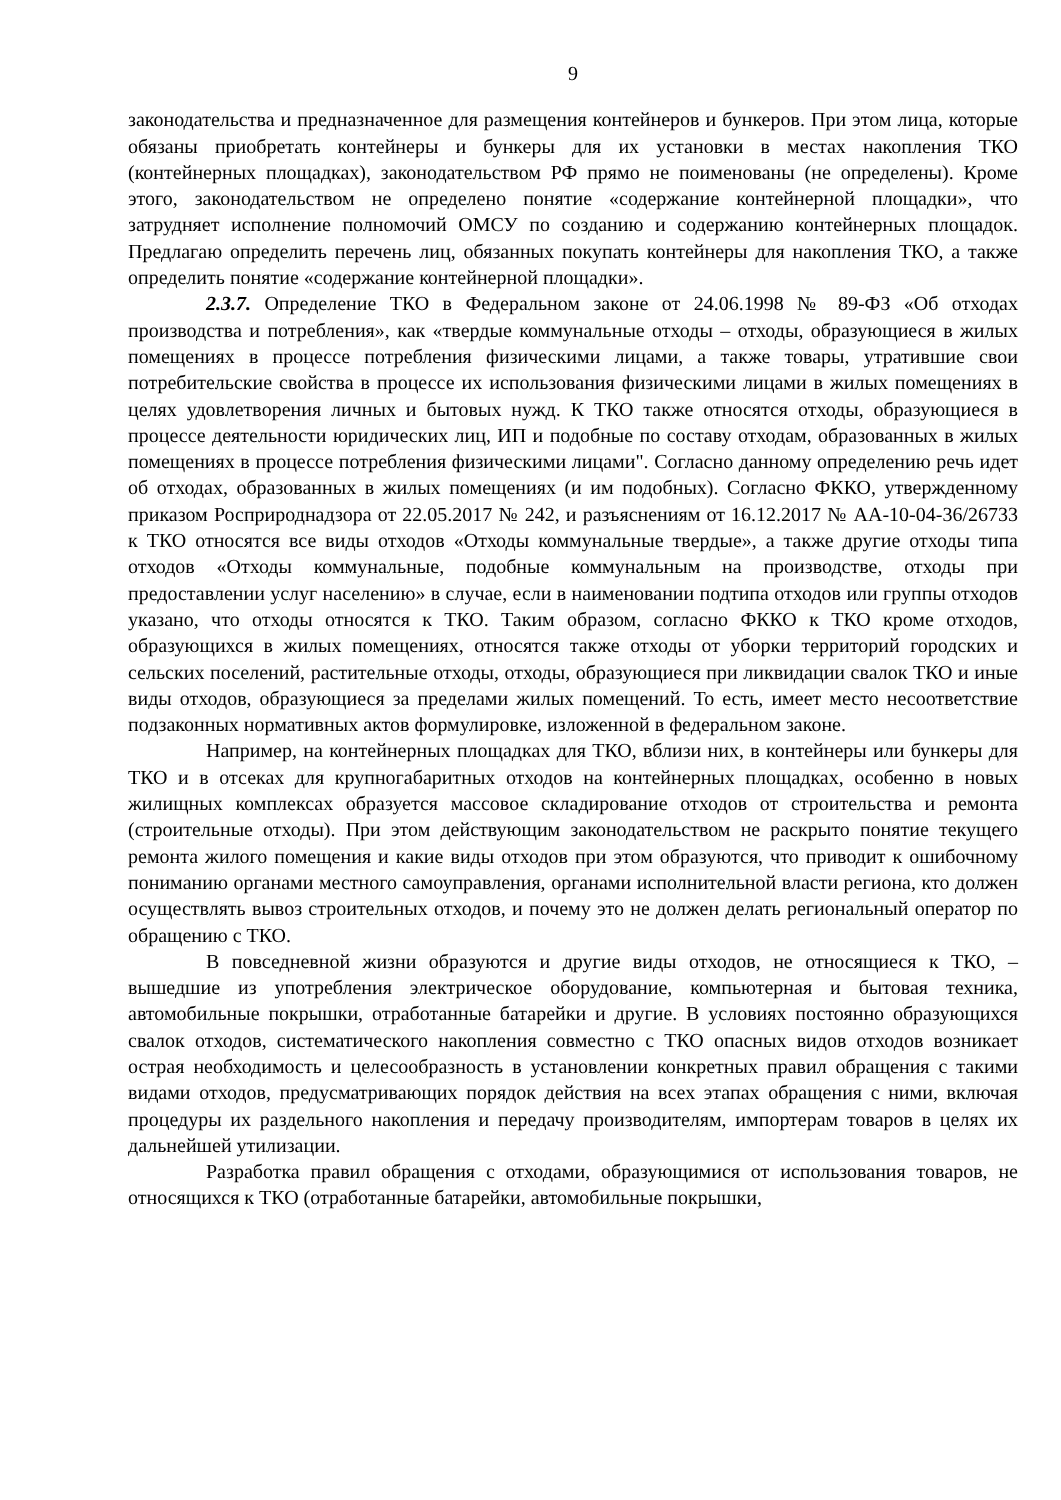9
законодательства и предназначенное для размещения контейнеров и бункеров. При этом лица, которые обязаны приобретать контейнеры и бункеры для их установки в местах накопления ТКО (контейнерных площадках), законодательством РФ прямо не поименованы (не определены). Кроме этого, законодательством не определено понятие «содержание контейнерной площадки», что затрудняет исполнение полномочий ОМСУ по созданию и содержанию контейнерных площадок. Предлагаю определить перечень лиц, обязанных покупать контейнеры для накопления ТКО, а также определить понятие «содержание контейнерной площадки».
2.3.7. Определение ТКО в Федеральном законе от 24.06.1998 № 89-ФЗ «Об отходах производства и потребления», как «твердые коммунальные отходы – отходы, образующиеся в жилых помещениях в процессе потребления физическими лицами, а также товары, утратившие свои потребительские свойства в процессе их использования физическими лицами в жилых помещениях в целях удовлетворения личных и бытовых нужд. К ТКО также относятся отходы, образующиеся в процессе деятельности юридических лиц, ИП и подобные по составу отходам, образованных в жилых помещениях в процессе потребления физическими лицами". Согласно данному определению речь идет об отходах, образованных в жилых помещениях (и им подобных). Согласно ФККО, утвержденному приказом Росприроднадзора от 22.05.2017 № 242, и разъяснениям от 16.12.2017 № АА-10-04-36/26733 к ТКО относятся все виды отходов «Отходы коммунальные твердые», а также другие отходы типа отходов «Отходы коммунальные, подобные коммунальным на производстве, отходы при предоставлении услуг населению» в случае, если в наименовании подтипа отходов или группы отходов указано, что отходы относятся к ТКО. Таким образом, согласно ФККО к ТКО кроме отходов, образующихся в жилых помещениях, относятся также отходы от уборки территорий городских и сельских поселений, растительные отходы, отходы, образующиеся при ликвидации свалок ТКО и иные виды отходов, образующиеся за пределами жилых помещений. То есть, имеет место несоответствие подзаконных нормативных актов формулировке, изложенной в федеральном законе.
Например, на контейнерных площадках для ТКО, вблизи них, в контейнеры или бункеры для ТКО и в отсеках для крупногабаритных отходов на контейнерных площадках, особенно в новых жилищных комплексах образуется массовое складирование отходов от строительства и ремонта (строительные отходы). При этом действующим законодательством не раскрыто понятие текущего ремонта жилого помещения и какие виды отходов при этом образуются, что приводит к ошибочному пониманию органами местного самоуправления, органами исполнительной власти региона, кто должен осуществлять вывоз строительных отходов, и почему это не должен делать региональный оператор по обращению с ТКО.
В повседневной жизни образуются и другие виды отходов, не относящиеся к ТКО, – вышедшие из употребления электрическое оборудование, компьютерная и бытовая техника, автомобильные покрышки, отработанные батарейки и другие. В условиях постоянно образующихся свалок отходов, систематического накопления совместно с ТКО опасных видов отходов возникает острая необходимость и целесообразность в установлении конкретных правил обращения с такими видами отходов, предусматривающих порядок действия на всех этапах обращения с ними, включая процедуры их раздельного накопления и передачу производителям, импортерам товаров в целях их дальнейшей утилизации.
Разработка правил обращения с отходами, образующимися от использования товаров, не относящихся к ТКО (отработанные батарейки, автомобильные покрышки,